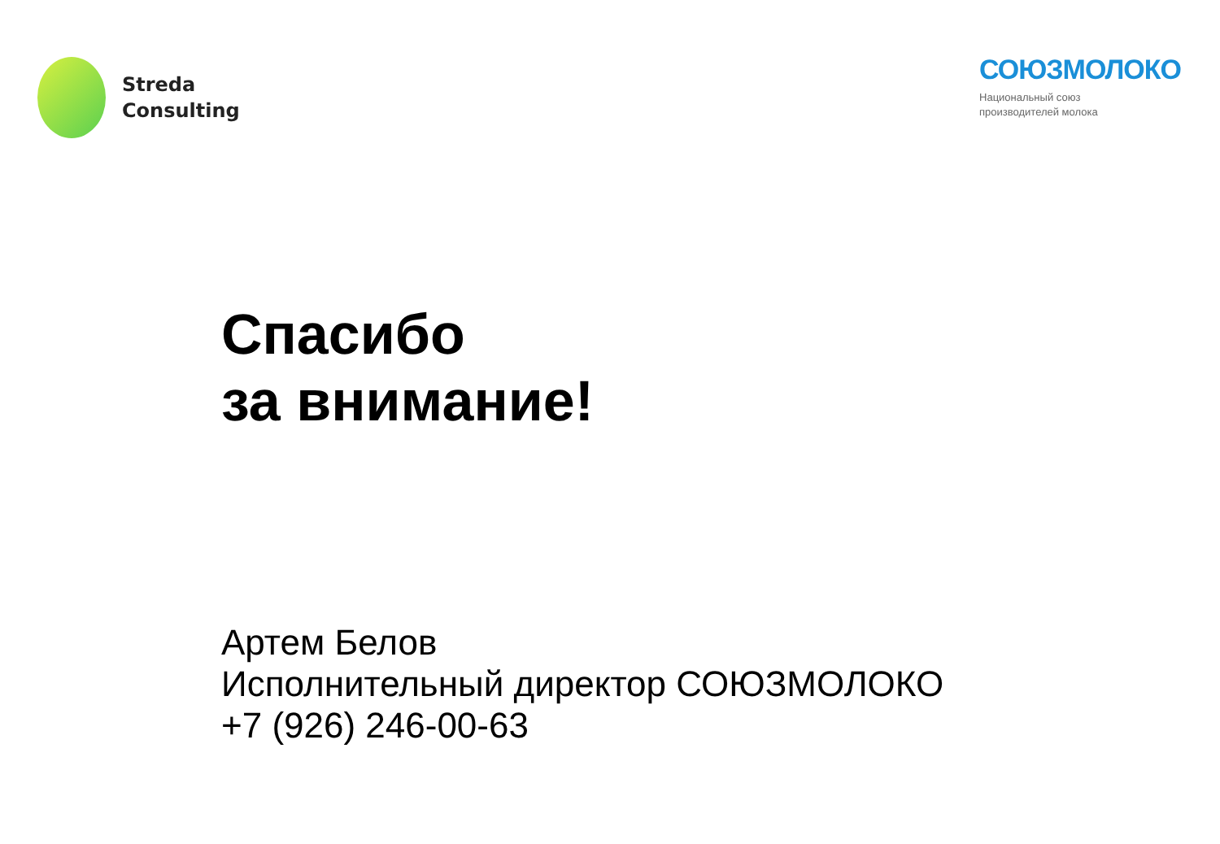Streda
Consulting
СОЮЗМОЛОКО
Национальный союз
производителей молока
Спасибо
за внимание!
Артем Белов
Исполнительный директор СОЮЗМОЛОКО
+7 (926) 246-00-63